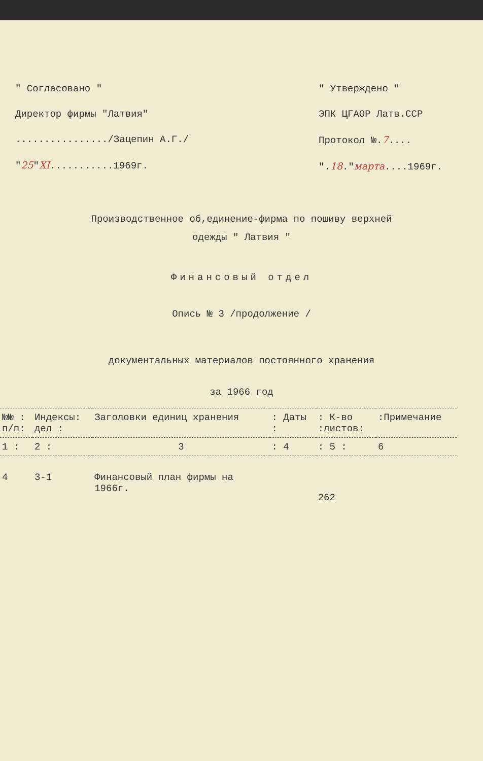" Согласовано "
Директор фирмы "Латвия"
................/Зацепин А.Г./
"25"XI...........1969г.
" Утверждено "
ЭПК ЦГАОР Латв.ССР
Протокол №.7....
".18."марта....1969г.
Производственное об,единение-фирма по пошиву верхней
одежды " Латвия "
Финансовый отдел
Опись № 3 /продолжение /
документальных материалов постоянного хранения
за 1966 год
| №№ : п/п: | Индексы: дел : | Заголовки единиц хранения | : Даты : | : К-во :листов: | :Примечание |
| --- | --- | --- | --- | --- | --- |
| 1 : | 2 : | 3 | : 4 | : 5 : | 6 |
| 4 | 3-1 | Финансовый план фирмы на 1966г. | | 262 | |